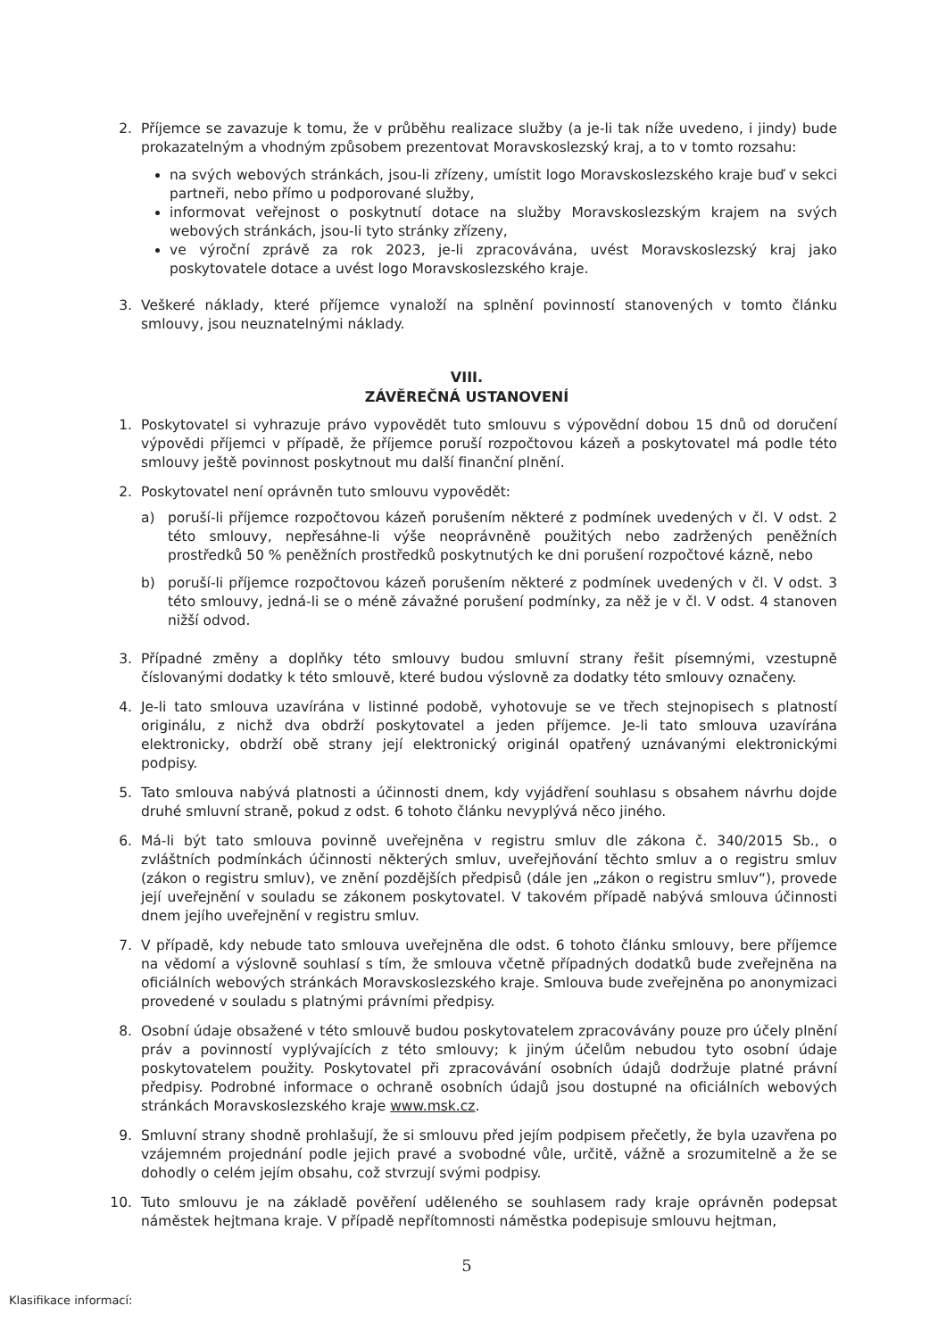2. Příjemce se zavazuje k tomu, že v průběhu realizace služby (a je-li tak níže uvedeno, i jindy) bude prokazatelným a vhodným způsobem prezentovat Moravskoslezský kraj, a to v tomto rozsahu:
na svých webových stránkách, jsou-li zřízeny, umístit logo Moravskoslezského kraje buď v sekci partneři, nebo přímo u podporované služby,
informovat veřejnost o poskytnutí dotace na služby Moravskoslezským krajem na svých webových stránkách, jsou-li tyto stránky zřízeny,
ve výroční zprávě za rok 2023, je-li zpracovávána, uvést Moravskoslezský kraj jako poskytovatele dotace a uvést logo Moravskoslezského kraje.
3. Veškeré náklady, které příjemce vynaloží na splnění povinností stanovených v tomto článku smlouvy, jsou neuznatelnými náklady.
VIII.
ZÁVĚREČNÁ USTANOVENÍ
1. Poskytovatel si vyhrazuje právo vypovědět tuto smlouvu s výpovědní dobou 15 dnů od doručení výpovědi příjemci v případě, že příjemce poruší rozpočtovou kázeň a poskytovatel má podle této smlouvy ještě povinnost poskytnout mu další finanční plnění.
2. Poskytovatel není oprávněn tuto smlouvu vypovědět:
a) poruší-li příjemce rozpočtovou kázeň porušením některé z podmínek uvedených v čl. V odst. 2 této smlouvy, nepřesáhne-li výše neoprávněně použitých nebo zadržených peněžních prostředků 50 % peněžních prostředků poskytnutých ke dni porušení rozpočtové kázně, nebo
b) poruší-li příjemce rozpočtovou kázeň porušením některé z podmínek uvedených v čl. V odst. 3 této smlouvy, jedná-li se o méně závažné porušení podmínky, za něž je v čl. V odst. 4 stanoven nižší odvod.
3. Případné změny a doplňky této smlouvy budou smluvní strany řešit písemnými, vzestupně číslovanými dodatky k této smlouvě, které budou výslovně za dodatky této smlouvy označeny.
4. Je-li tato smlouva uzavírána v listinné podobě, vyhotovuje se ve třech stejnopisech s platností originálu, z nichž dva obdrží poskytovatel a jeden příjemce. Je-li tato smlouva uzavírána elektronicky, obdrží obě strany její elektronický originál opatřený uznávanými elektronickými podpisy.
5. Tato smlouva nabývá platnosti a účinnosti dnem, kdy vyjádření souhlasu s obsahem návrhu dojde druhé smluvní straně, pokud z odst. 6 tohoto článku nevyplývá něco jiného.
6. Má-li být tato smlouva povinně uveřejněna v registru smluv dle zákona č. 340/2015 Sb., o zvláštních podmínkách účinnosti některých smluv, uveřejňování těchto smluv a o registru smluv (zákon o registru smluv), ve znění pozdějších předpisů (dále jen „zákon o registru smluv“), provede její uveřejnění v souladu se zákonem poskytovatel. V takovém případě nabývá smlouva účinnosti dnem jejího uveřejnění v registru smluv.
7. V případě, kdy nebude tato smlouva uveřejněna dle odst. 6 tohoto článku smlouvy, bere příjemce na vědomí a výslovně souhlasí s tím, že smlouva včetně případných dodatků bude zveřejněna na oficiálních webových stránkách Moravskoslezského kraje. Smlouva bude zveřejněna po anonymizaci provedené v souladu s platnými právními předpisy.
8. Osobní údaje obsažené v této smlouvě budou poskytovatelem zpracovávány pouze pro účely plnění práv a povinností vyplývajících z této smlouvy; k jiným účelům nebudou tyto osobní údaje poskytovatelem použity. Poskytovatel při zpracovávání osobních údajů dodržuje platné právní předpisy. Podrobné informace o ochraně osobních údajů jsou dostupné na oficiálních webových stránkách Moravskoslezského kraje www.msk.cz.
9. Smluvní strany shodně prohlašují, že si smlouvu před jejím podpisem přečetly, že byla uzavřena po vzájemném projednání podle jejich pravé a svobodné vůle, určitě, vážně a srozumitelně a že se dohodly o celém jejím obsahu, což stvrzují svými podpisy.
10. Tuto smlouvu je na základě pověření uděleného se souhlasem rady kraje oprávněn podepsat náměstek hejtmana kraje. V případě nepřítomnosti náměstka podepisuje smlouvu hejtman,
5
Klasifikace informací: